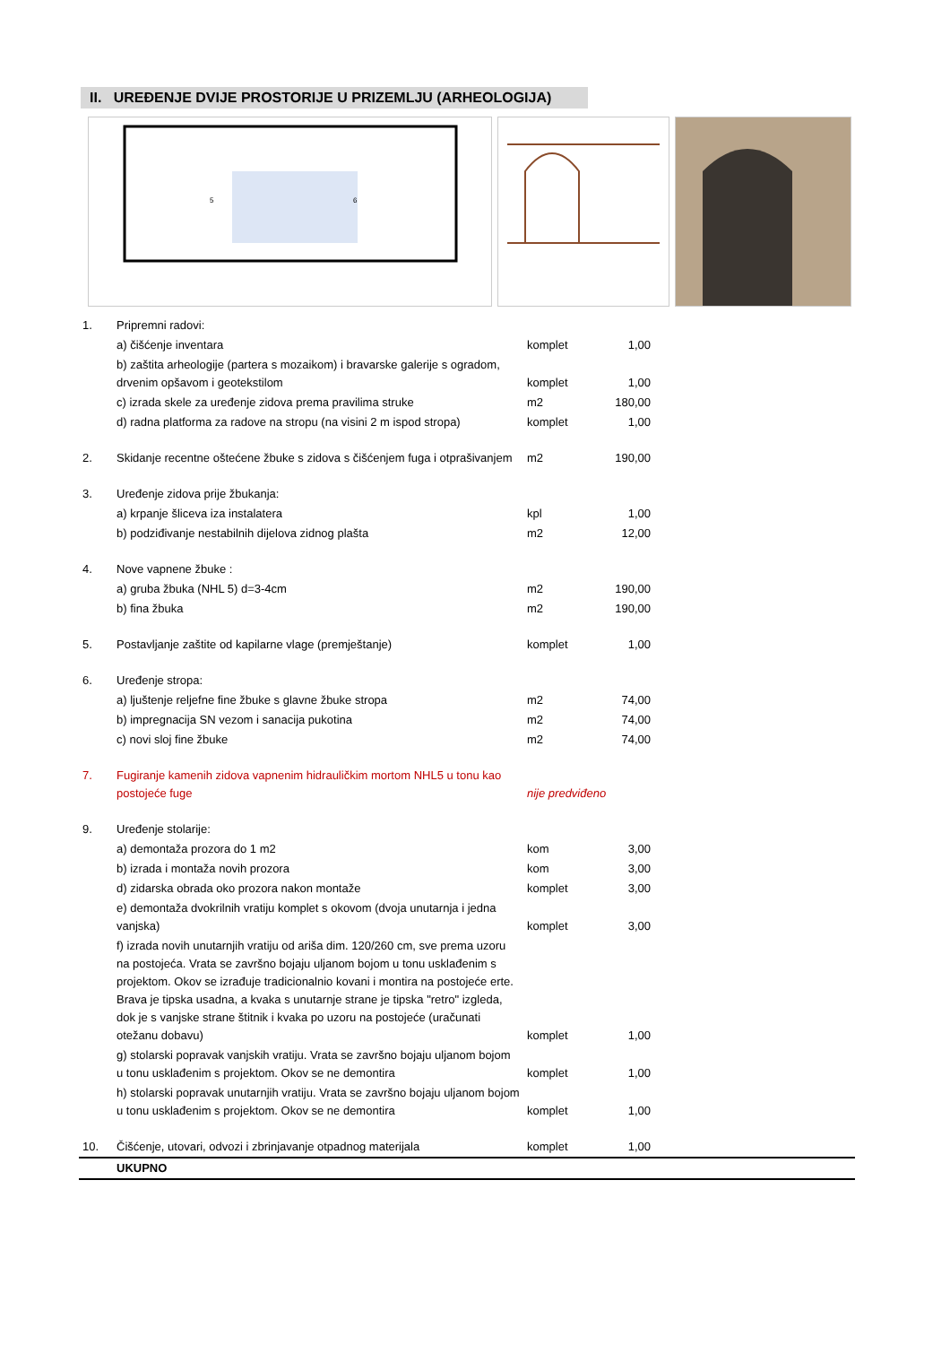II. UREĐENJE DVIJE PROSTORIJE U PRIZEMLJU (ARHEOLOGIJA)
5
6
| 1. | Pripremni radovi: | | | |
| | a) čišćenje inventara | komplet | 1,00 | |
| | b) zaštita arheologije (partera s mozaikom) i bravarske galerije s ogradom, drvenim opšavom i geotekstilom | komplet | 1,00 | |
| | c) izrada skele za uređenje zidova prema pravilima struke | m2 | 180,00 | |
| | d) radna platforma za radove na stropu (na visini 2 m ispod stropa) | komplet | 1,00 | |
| 2. | Skidanje recentne oštećene žbuke s zidova s čišćenjem fuga i otprašivanjem | m2 | 190,00 | |
| 3. | Uređenje zidova prije žbukanja: | | | |
| | a) krpanje šliceva iza instalatera | kpl | 1,00 | |
| | b) podziđivanje nestabilnih dijelova zidnog plašta | m2 | 12,00 | |
| 4. | Nove vapnene žbuke : | | | |
| | a) gruba žbuka (NHL 5) d=3-4cm | m2 | 190,00 | |
| | b) fina žbuka | m2 | 190,00 | |
| 5. | Postavljanje zaštite od kapilarne vlage (premještanje) | komplet | 1,00 | |
| 6. | Uređenje stropa: | | | |
| | a) ljuštenje reljefne fine žbuke s glavne žbuke stropa | m2 | 74,00 | |
| | b) impregnacija SN vezom i sanacija pukotina | m2 | 74,00 | |
| | c) novi sloj fine žbuke | m2 | 74,00 | |
| 7. | Fugiranje kamenih zidova vapnenim hidrauličkim mortom NHL5 u tonu kao postojeće fuge | nije predviđeno | | |
| 9. | Uređenje stolarije: | | | |
| | a) demontaža prozora do 1 m2 | kom | 3,00 | |
| | b) izrada i montaža novih prozora | kom | 3,00 | |
| | d) zidarska obrada oko prozora nakon montaže | komplet | 3,00 | |
| | e) demontaža dvokrilnih vratiju komplet s okovom (dvoja unutarnja i jedna vanjska) | komplet | 3,00 | |
| | f) izrada novih unutarnjih vratiju od ariša dim. 120/260 cm, sve prema uzoru na postojeća. Vrata se završno bojaju uljanom bojom u tonu usklađenim s projektom. Okov se izrađuje tradicionalnio kovani i montira na postojeće erte. Brava je tipska usadna, a kvaka s unutarnje strane je tipska "retro" izgleda, dok je s vanjske strane štitnik i kvaka po uzoru na postojeće (uračunati otežanu dobavu) | komplet | 1,00 | |
| | g) stolarski popravak vanjskih vratiju. Vrata se završno bojaju uljanom bojom u tonu usklađenim s projektom. Okov se ne demontira | komplet | 1,00 | |
| | h) stolarski popravak unutarnjih vratiju. Vrata se završno bojaju uljanom bojom u tonu usklađenim s projektom. Okov se ne demontira | komplet | 1,00 | |
| 10. | Čišćenje, utovari, odvozi i zbrinjavanje otpadnog materijala | komplet | 1,00 | |
| | UKUPNO | | | |